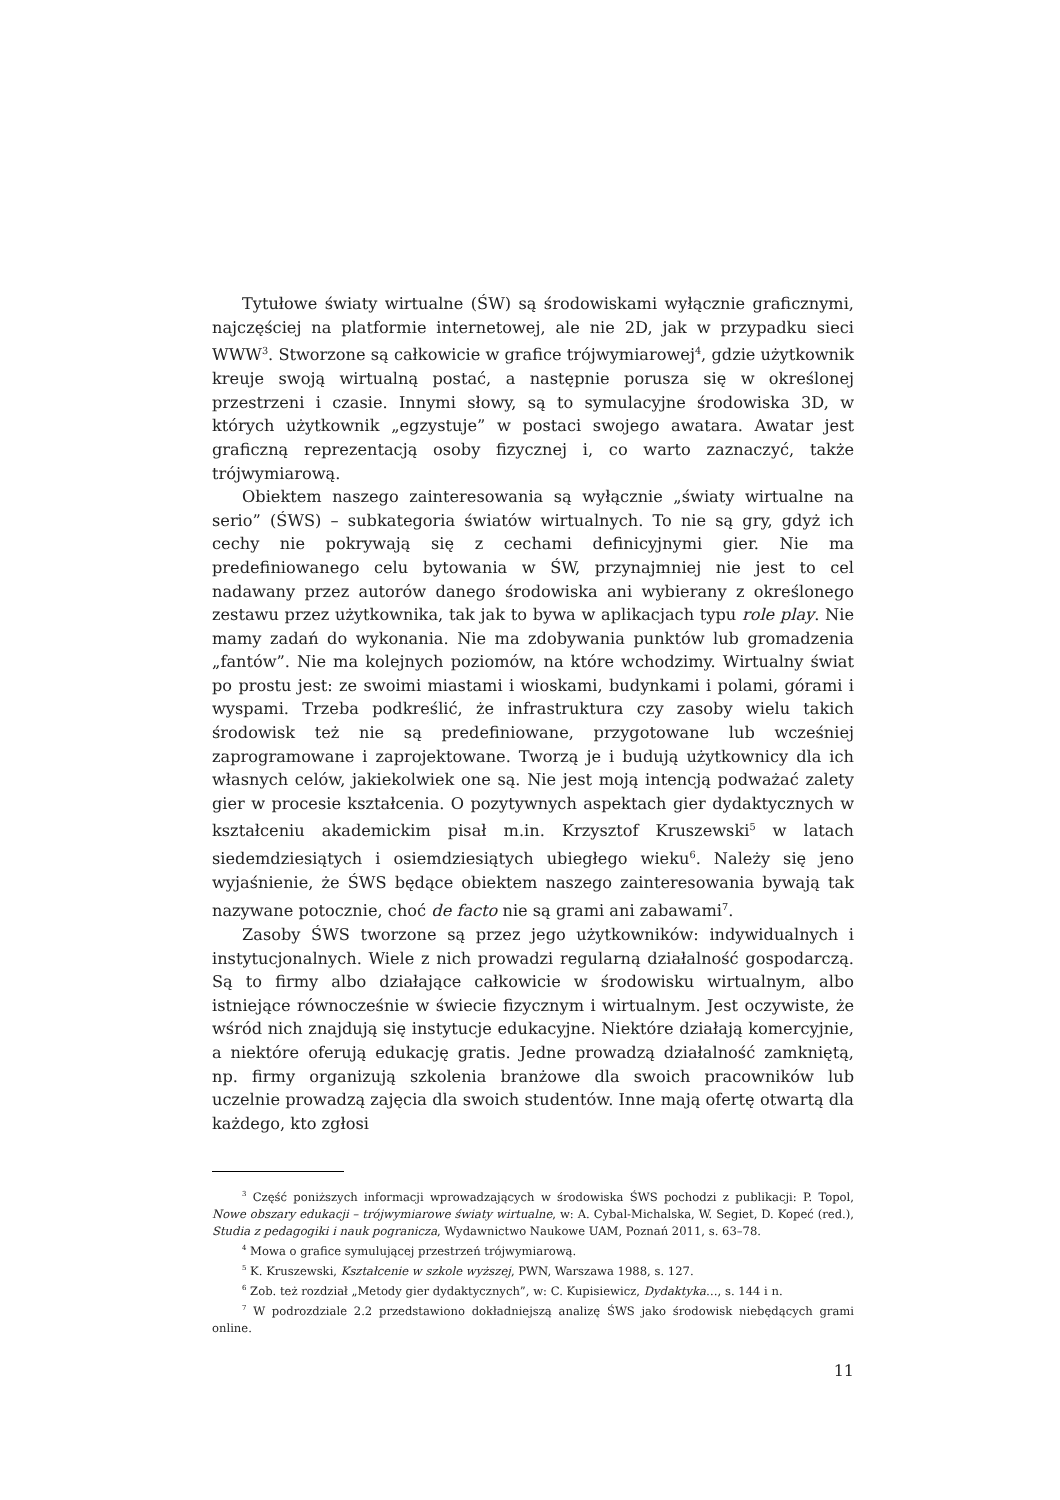Tytułowe światy wirtualne (ŚW) są środowiskami wyłącznie graficznymi, najczęściej na platformie internetowej, ale nie 2D, jak w przypadku sieci WWW<sup>3</sup>. Stworzone są całkowicie w grafice trójwymiarowej<sup>4</sup>, gdzie użytkownik kreuje swoją wirtualną postać, a następnie porusza się w określonej przestrzeni i czasie. Innymi słowy, są to symulacyjne środowiska 3D, w których użytkownik „egzystuje” w postaci swojego awatara. Awatar jest graficzną reprezentacją osoby fizycznej i, co warto zaznaczyć, także trójwymiarową.
Obiektem naszego zainteresowania są wyłącznie „światy wirtualne na serio” (ŚWS) – subkategoria światów wirtualnych. To nie są gry, gdyż ich cechy nie pokrywają się z cechami definicyjnymi gier. Nie ma predefiniowanego celu bytowania w ŚW, przynajmniej nie jest to cel nadawany przez autorów danego środowiska ani wybierany z określonego zestawu przez użytkownika, tak jak to bywa w aplikacjach typu role play. Nie mamy zadań do wykonania. Nie ma zdobywania punktów lub gromadzenia „fantów”. Nie ma kolejnych poziomów, na które wchodzimy. Wirtualny świat po prostu jest: ze swoimi miastami i wioskami, budynkami i polami, górami i wyspami. Trzeba podkreślić, że infrastruktura czy zasoby wielu takich środowisk też nie są predefiniowane, przygotowane lub wcześniej zaprogramowane i zaprojektowane. Tworzą je i budują użytkownicy dla ich własnych celów, jakiekolwiek one są. Nie jest moją intencją podważać zalety gier w procesie kształcenia. O pozytywnych aspektach gier dydaktycznych w kształceniu akademickim pisał m.in. Krzysztof Kruszewski<sup>5</sup> w latach siedemdziesiątych i osiemdziesiątych ubiegłego wieku<sup>6</sup>. Należy się jeno wyjaśnienie, że ŚWS będące obiektem naszego zainteresowania bywają tak nazywane potocznie, choć de facto nie są grami ani zabawami<sup>7</sup>.
Zasoby ŚWS tworzone są przez jego użytkowników: indywidualnych i instytucjonalnych. Wiele z nich prowadzi regularną działalność gospodarczą. Są to firmy albo działające całkowicie w środowisku wirtualnym, albo istniejące równocześnie w świecie fizycznym i wirtualnym. Jest oczywiste, że wśród nich znajdują się instytucje edukacyjne. Niektóre działają komercyjnie, a niektóre oferują edukację gratis. Jedne prowadzą działalność zamkniętą, np. firmy organizują szkolenia branżowe dla swoich pracowników lub uczelnie prowadzą zajęcia dla swoich studentów. Inne mają ofertę otwartą dla każdego, kto zgłosi
<sup>3</sup> Część poniższych informacji wprowadzających w środowiska ŚWS pochodzi z publikacji: P. Topol, Nowe obszary edukacji – trójwymiarowe światy wirtualne, w: A. Cybal-Michalska, W. Segiet, D. Kopeć (red.), Studia z pedagogiki i nauk pogranicza, Wydawnictwo Naukowe UAM, Poznań 2011, s. 63–78.
<sup>4</sup> Mowa o grafice symulującej przestrzeń trójwymiarową.
<sup>5</sup> K. Kruszewski, Kształcenie w szkole wyższej, PWN, Warszawa 1988, s. 127.
<sup>6</sup> Zob. też rozdział „Metody gier dydaktycznych”, w: C. Kupisiewicz, Dydaktyka…, s. 144 i n.
<sup>7</sup> W podrozdziale 2.2 przedstawiono dokładniejszą analizę ŚWS jako środowisk niebędących grami online.
11